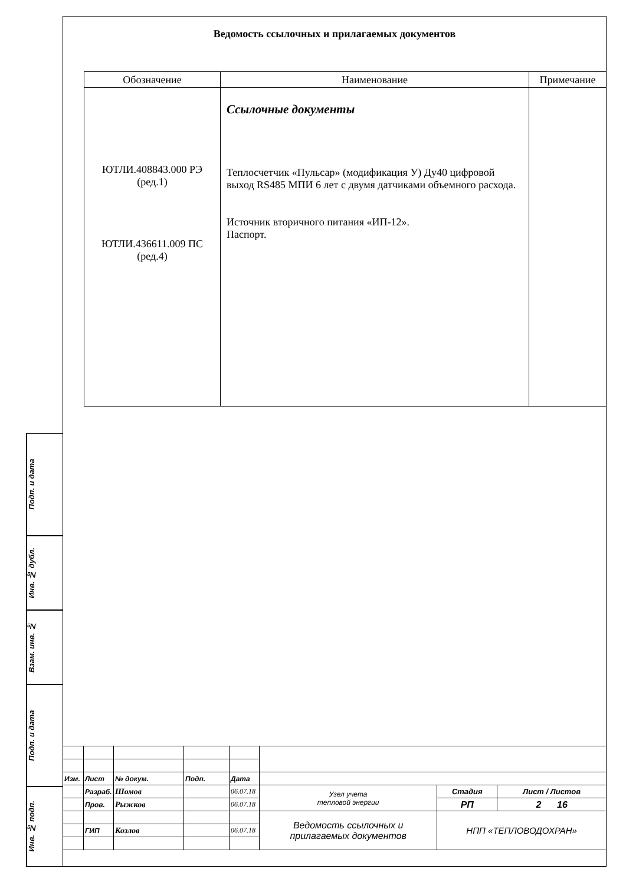Ведомость ссылочных и прилагаемых документов
| Обозначение | Наименование | Примечание |
| --- | --- | --- |
| ЮТЛИ.408843.000 РЭ (ред.1) ЮТЛИ.436611.009 ПС (ред.4) | Ссылочные документы Теплосчетчик «Пульсар» (модификация У) Ду40 цифровой выход RS485 МПИ 6 лет с двумя датчиками объемного расхода. Источник вторичного питания «ИП-12». Паспорт. | |
Подп. и дата
Инв. № дубл.
Взам. инв. №
Подп. и дата
Инв. № подп.
| Изм. | Лист | № докум. | Подп. | Дата | | | |
| | Разраб. | Шомов | | 06.07.18 | Узел учета тепловой энергии | Стадия | Лист / Листов |
| | Пров. | Рыжков | | 06.07.18 | | РП | 2 16 |
| | | | | | Ведомость ссылочных и прилагаемых документов | НПП «ТЕПЛОВОДОХРАН» | |
| | ГИП | Козлов | | 06.07.18 | | | |